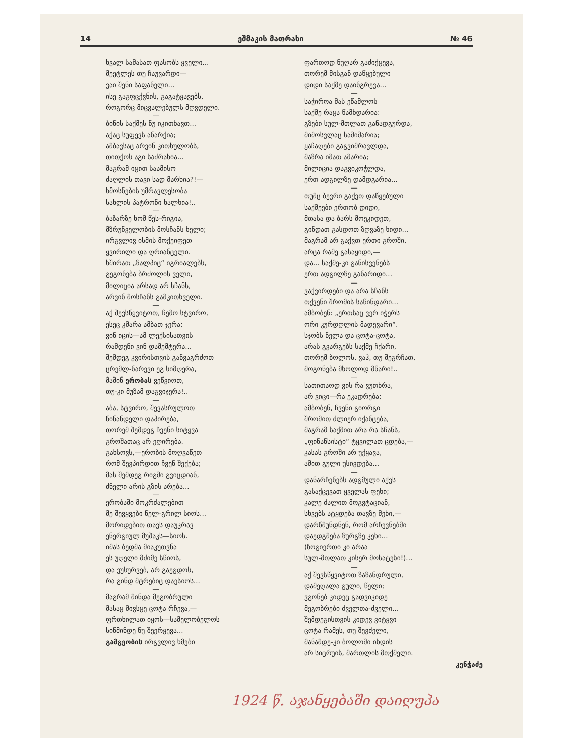14 ეშმაკის მათრახი № 46
ხვალ სამასათ ფასობს ყველი...
მეეტლეს თუ ჩაუვარდი—
ვაი შენი საფანელი...
ისე გაგფცქვნის, გაგატყავებს,
როგორც მიცვალებულს მღვდელი.
—
ბინის საქმეს ნუ იკითხავთ...
აქაც სუფევს ანარქია;
ამბავსაც არვინ კითხულობს,
თითქოს აგი საძრახია...
მაგრამ იცით საამისო
ძაღლის თავი სად მარხია?!—
ხმოსნების უმრავლესობა
სახლის პატრონი ხალხია!..
—
ბაზარზე ხომ წეს-რიგია,
მზრუნველობის მოსჩანს ხელი;
ირგვლივ ისმის მოქეიფეთ
ყვირილი და ღრიანცელი.
ხშირათ „ზალპიც“ იგრიალებს,
გეგონება ბრძოლის ველი,
მილიცია არსად არ სჩანს,
არვინ მოსჩანს გამკითხველი.
—
აქ შევსწყვიტოთ, ჩემო სტვირო,
ესეც კმარა ამბათ ჯერა;
ვინ იცის—ამ ლექსისათვის
რამდენი ვინ დამემტერა...
შემდეგ კვირისთვის განვაგრძოთ
ცრემლ-ნარევი ეგ სიმღერა,
მაშინ ერობას ვეწვიოთ,
თუ-კი მუზამ დაგვიჯერა!..
—
აბა, სტვირო, შევასრულოთ
წინანდელი დაპირება,
თორემ შემდეგ ჩვენი სიტყვა
გროშათაც არ ეღირება.
გახსოვს,—ერობის მოღვაწეთ
რომ შევპირდით ჩვენ შექება;
მას შემდეგ რიგში გვიცდიან,
ძნელი არის გზის არება...
—
ერობაში მოკრძალებით
მე შევყვები ნელ-გრილ სიოს...
მორიდებით თავს დაუკრავ
ენერგიულ მუშაკს—სიოს.
იმას ბედმა მიაკუთვნა
ეს უღელი მძიმე სწიოს,
და ვუსურვებ, არ გაეგდოს,
რა გინდ მტრებიც დაესიოს...
—
მაგრამ მინდა მეგობრული
მასაც მივსცე ცოტა რჩევა,—
ფრთხილათ იყოს—სამელობელოს
სიწმინდე ნუ შეერყევა...
გამგეობის ირგვლივ ხმები
ფართოდ ნუღარ გაძიქცევა,
თორემ მისგან დაწყებული
დიდი საქმე დაინგრევა...
—
საჭიროა მას ეწამლოს
საქმე რაცა წამხდარია:
გზები სულ-მთლათ განადგურდა,
მიმოსვლაც საშიშარია;
ყაჩაღები გაგვიმრავლდა,
მაზრა იმათ ამარია;
მილიცია დაგვიკოჭლდა,
ერთ ადგილზე დამდგარია...
—
თუმც ბევრი გაქვთ დაწყებული
საქმეები ერთობ დიდი,
მთასა და ბარს მოეკიდეთ,
გინდათ გასდოთ ზღვაზე ხიდი...
მაგრამ არ გაქვთ ერთი გროში,
არცა რამე გასაყიდი,—
და... საქმე-კი განისვენებს
ერთ ადგილზე განარიდი...
—
ვაქვირდები და არა სჩანს
თქვენი შრომის საწინდარი...
ამბობენ: „ერთსაც ვერ იჭერს
ორი კურდღლის მადევარი“.
სჯობს ნელა და ცოტა-ცოტა,
არას გვარგებს საქმე ჩქარი,
თორემ ბოლოს, ვაჰ, თუ შეგრჩათ,
მოგონება მხოლოდ მწარი!..
—
სათითაოდ ვის რა ვუთხრა,
არ ვიცი—რა ეკადრება;
ამბობენ, ჩვენი გიორგი
შრომით ძლიერ იქანცება,
მაგრამ საქმით არა რა სჩანს,
„ფინანსისტი“ ტყვილათ ცდება,—
კასას გროში არ უქყავა,
ამით გული უსივდება...
—
დანარჩენებს ადგმული აქვს
გასაქცევათ ყველას ფეხი;
კალე ძალით მოგვტაციან,
სხვებს ატყდება თავზე მეხი,—
დარწმუნდნენ, რომ არჩევნებში
დაედგმება ზურგზე კეხი...
(ზოგიერთი კი არაა
სულ-მთლათ კისერ მოსატეხი!)...
—
აქ შევსწყვიტოთ ზაზანდრული,
დამეღალა გული, წელი;
ვგონებ კიდეც გადვიკიდე
მეგობრები ძველთა-ძველი...
შემდეგისთვის კიდევ ვიტყვი
ცოტა რამეს, თუ შევძელი,
მანამდე-კი ბოლოში იხდის
არ სიცრუის, მართლის მთქმელი.
კენჭაძე
1924 წ. აჯანყებაში დაიღუპა